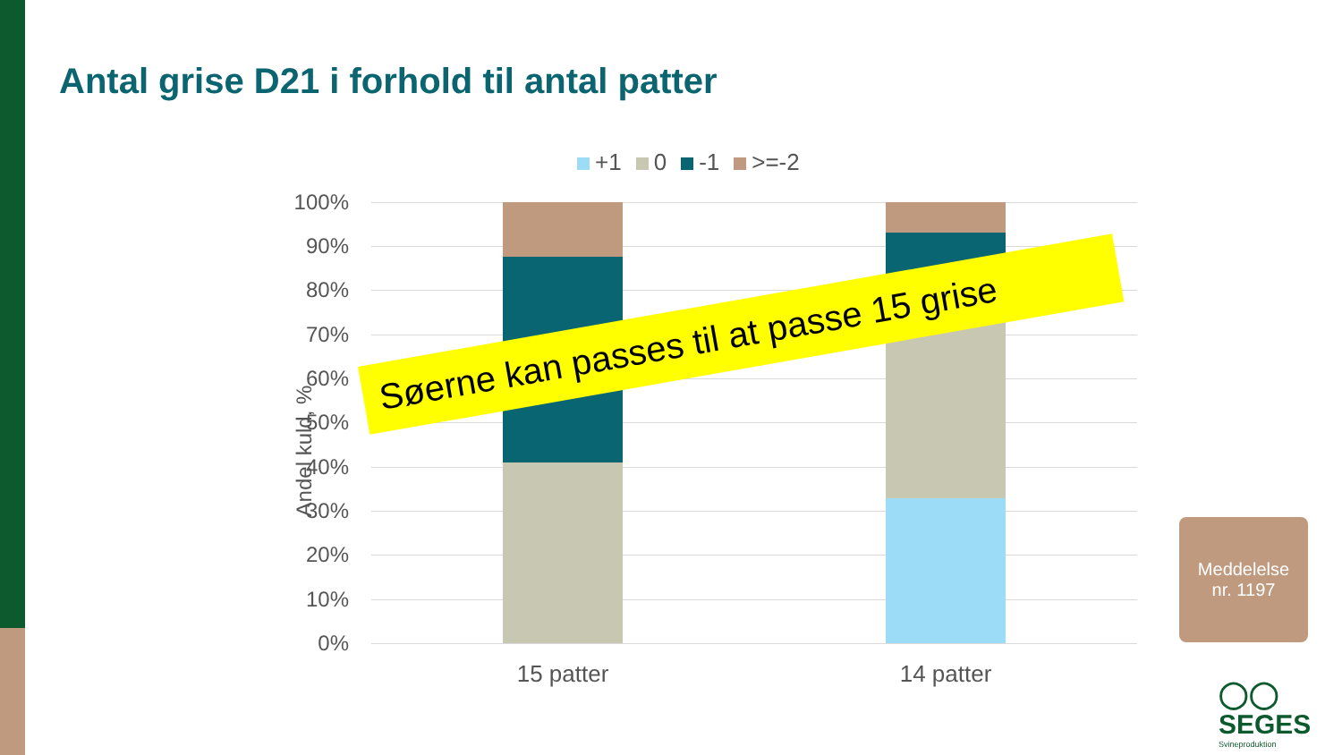Antal grise D21 i forhold til antal patter
+1 0 -1 >=-2
Andel kuld, %
100%
90%
80%
70%
60%
50%
40%
30%
20%
10%
0%
15 patter 14 patter
Søerne kan passes til at passe 15 grise
Meddelelse
nr. 1197
◯◯ SEGES
Svineproduktion